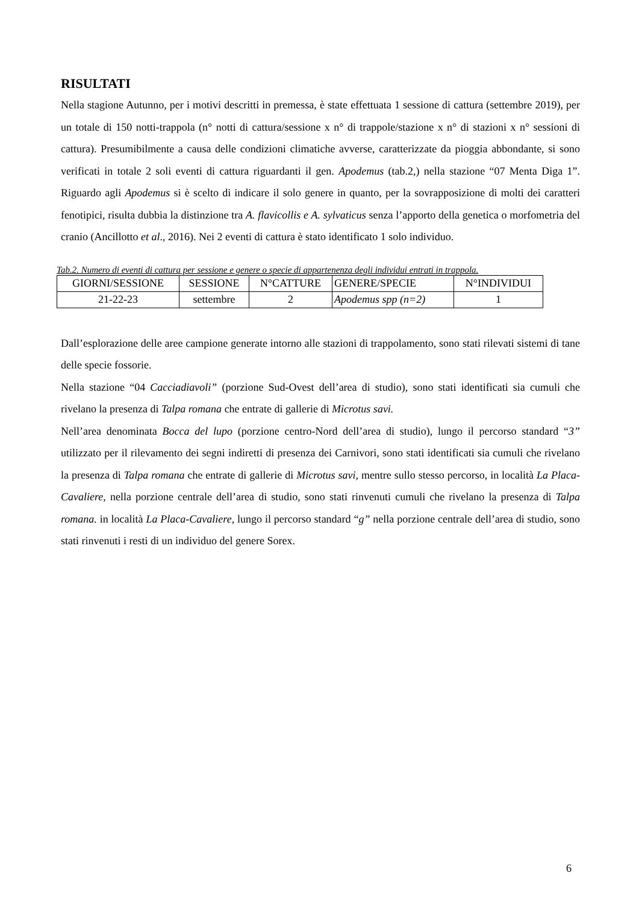RISULTATI
Nella stagione Autunno, per i motivi descritti in premessa, è state effettuata 1 sessione di cattura (settembre 2019), per un totale di 150 notti-trappola (n° notti di cattura/sessione x n° di trappole/stazione x n° di stazioni x n° sessioni di cattura). Presumibilmente a causa delle condizioni climatiche avverse, caratterizzate da pioggia abbondante, si sono verificati in totale 2 soli eventi di cattura riguardanti il gen. Apodemus (tab.2,) nella stazione “07 Menta Diga 1”. Riguardo agli Apodemus si è scelto di indicare il solo genere in quanto, per la sovrapposizione di molti dei caratteri fenotipici, risulta dubbia la distinzione tra A. flavicollis e A. sylvaticus senza l’apporto della genetica o morfometria del cranio (Ancillotto et al., 2016). Nei 2 eventi di cattura è stato identificato 1 solo individuo.
Tab.2. Numero di eventi di cattura per sessione e genere o specie di appartenenza degli individui entrati in trappola.
| GIORNI/SESSIONE | SESSIONE | N°CATTURE | GENERE/SPECIE | N°INDIVIDUI |
| 21-22-23 | settembre | 2 | Apodemus spp (n=2) | 1 |
Dall’esplorazione delle aree campione generate intorno alle stazioni di trappolamento, sono stati rilevati sistemi di tane delle specie fossorie.
Nella stazione “04 Cacciadiavoli” (porzione Sud-Ovest dell’area di studio), sono stati identificati sia cumuli che rivelano la presenza di Talpa romana che entrate di gallerie di Microtus savi.
Nell’area denominata Bocca del lupo (porzione centro-Nord dell’area di studio), lungo il percorso standard “3” utilizzato per il rilevamento dei segni indiretti di presenza dei Carnivori, sono stati identificati sia cumuli che rivelano la presenza di Talpa romana che entrate di gallerie di Microtus savi, mentre sullo stesso percorso, in località La Placa-Cavaliere, nella porzione centrale dell’area di studio, sono stati rinvenuti cumuli che rivelano la presenza di Talpa romana. in località La Placa-Cavaliere, lungo il percorso standard “g” nella porzione centrale dell’area di studio, sono stati rinvenuti i resti di un individuo del genere Sorex.
6